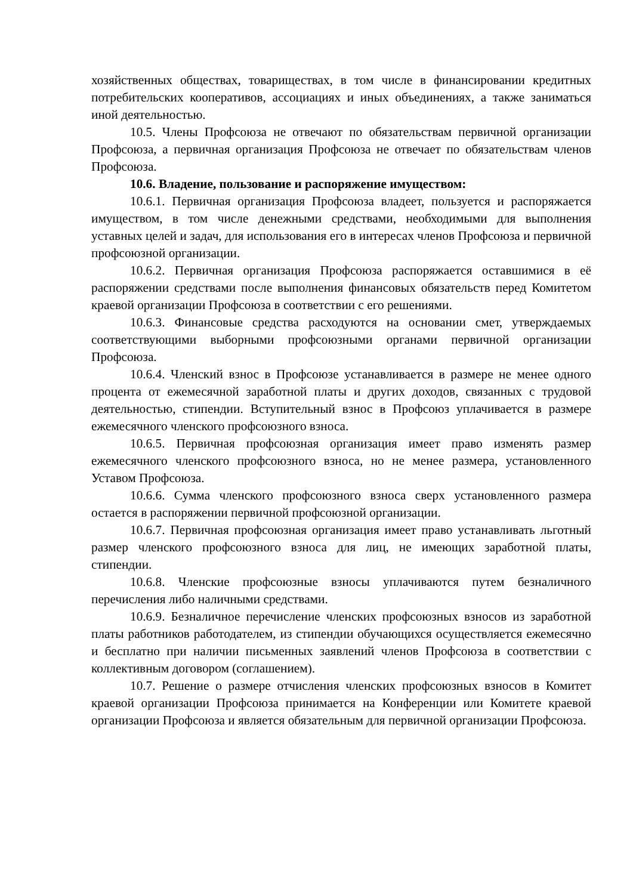хозяйственных обществах, товариществах, в том числе в финансировании кредитных потребительских кооперативов, ассоциациях и иных объединениях, а также заниматься иной деятельностью.
10.5. Члены Профсоюза не отвечают по обязательствам первичной организации Профсоюза, а первичная организация Профсоюза не отвечает по обязательствам членов Профсоюза.
10.6. Владение, пользование и распоряжение имуществом:
10.6.1. Первичная организация Профсоюза владеет, пользуется и распоряжается имуществом, в том числе денежными средствами, необходимыми для выполнения уставных целей и задач, для использования его в интересах членов Профсоюза и первичной профсоюзной организации.
10.6.2. Первичная организация Профсоюза распоряжается оставшимися в её распоряжении средствами после выполнения финансовых обязательств перед Комитетом краевой организации Профсоюза в соответствии с его решениями.
10.6.3. Финансовые средства расходуются на основании смет, утверждаемых соответствующими выборными профсоюзными органами первичной организации Профсоюза.
10.6.4. Членский взнос в Профсоюзе устанавливается в размере не менее одного процента от ежемесячной заработной платы и других доходов, связанных с трудовой деятельностью, стипендии. Вступительный взнос в Профсоюз уплачивается в размере ежемесячного членского профсоюзного взноса.
10.6.5. Первичная профсоюзная организация имеет право изменять размер ежемесячного членского профсоюзного взноса, но не менее размера, установленного Уставом Профсоюза.
10.6.6. Сумма членского профсоюзного взноса сверх установленного размера остается в распоряжении первичной профсоюзной организации.
10.6.7. Первичная профсоюзная организация имеет право устанавливать льготный размер членского профсоюзного взноса для лиц, не имеющих заработной платы, стипендии.
10.6.8. Членские профсоюзные взносы уплачиваются путем безналичного перечисления либо наличными средствами.
10.6.9. Безналичное перечисление членских профсоюзных взносов из заработной платы работников работодателем, из стипендии обучающихся осуществляется ежемесячно и бесплатно при наличии письменных заявлений членов Профсоюза в соответствии с коллективным договором (соглашением).
10.7. Решение о размере отчисления членских профсоюзных взносов в Комитет краевой организации Профсоюза принимается на Конференции или Комитете краевой организации Профсоюза и является обязательным для первичной организации Профсоюза.